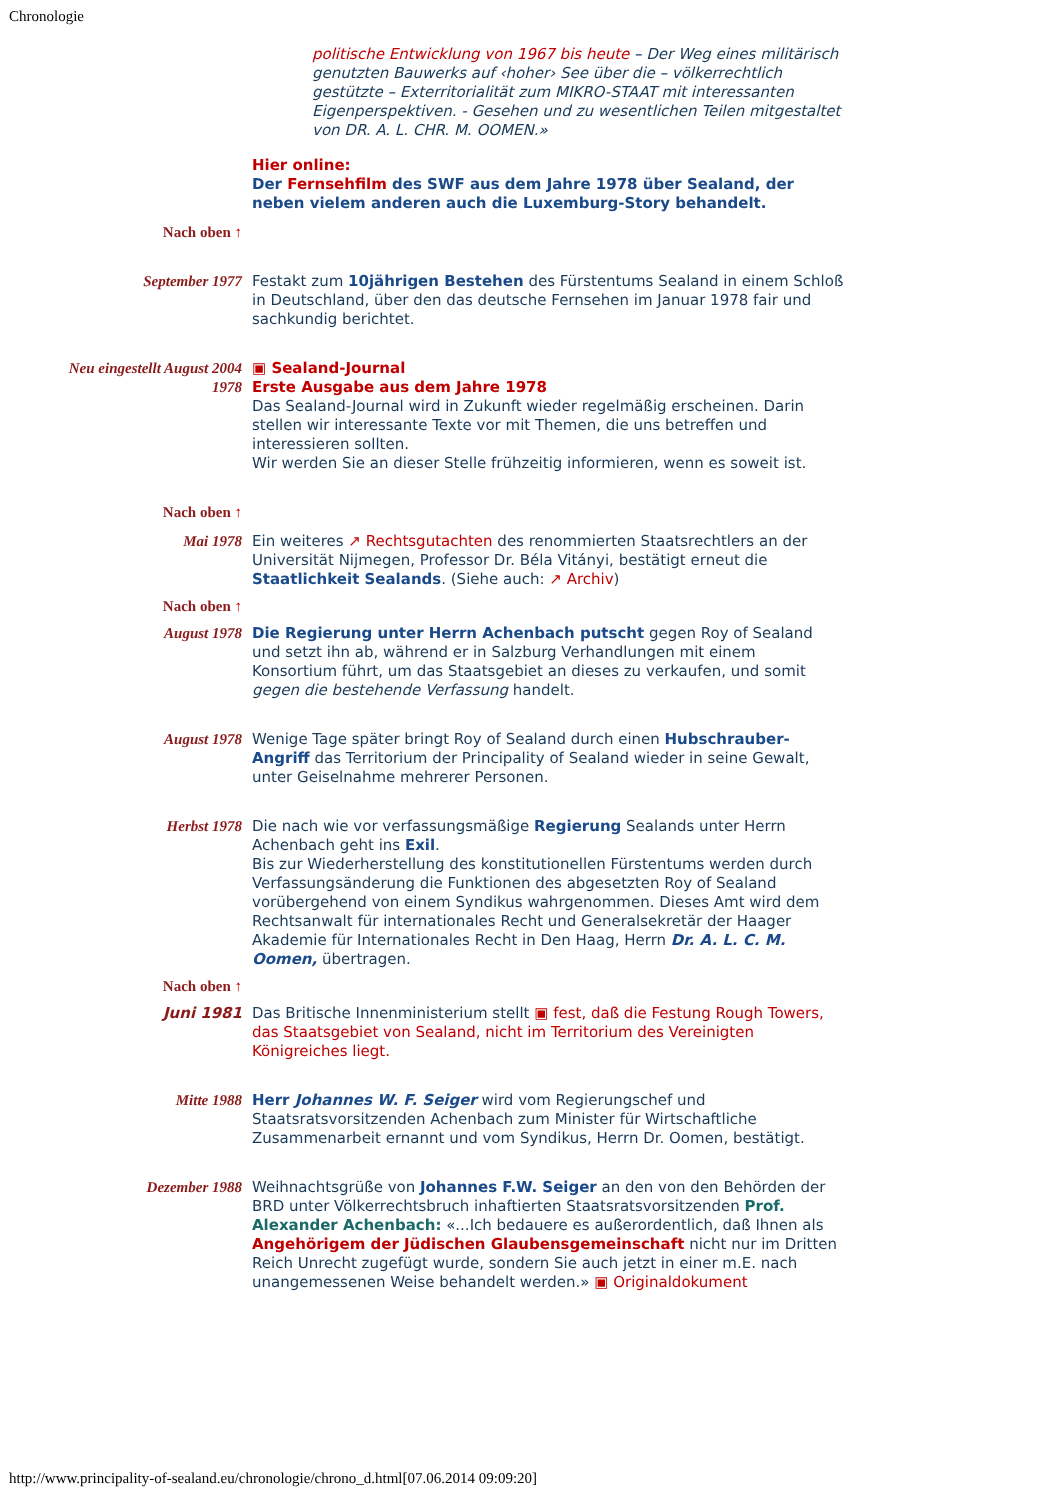Chronologie
| | politische Entwicklung von 1967 bis heute – Der Weg eines militärisch genutzten Bauwerks auf ‹hoher› See über die – völkerrechtlich gestützte – Exterritorialität zum MIKRO-STAAT mit interessanten Eigenperspektiven. - Gesehen und zu wesentlichen Teilen mitgestaltet von DR. A. L. CHR. M. OOMEN.» |
| | Hier online: Der Fernsehfilm des SWF aus dem Jahre 1978 über Sealand, der neben vielem anderen auch die Luxemburg-Story behandelt. |
| Nach oben ↑ | |
| September 1977 | Festakt zum 10jährigen Bestehen des Fürstentums Sealand in einem Schloß in Deutschland, über den das deutsche Fernsehen im Januar 1978 fair und sachkundig berichtet. |
| Neu eingestellt August 2004 1978 | ▣ Sealand-Journal Erste Ausgabe aus dem Jahre 1978 Das Sealand-Journal wird in Zukunft wieder regelmäßig erscheinen. Darin stellen wir interessante Texte vor mit Themen, die uns betreffen und interessieren sollten. Wir werden Sie an dieser Stelle frühzeitig informieren, wenn es soweit ist. |
| Nach oben ↑ | |
| Mai 1978 | Ein weiteres ↗ Rechtsgutachten des renommierten Staatsrechtlers an der Universität Nijmegen, Professor Dr. Béla Vitányi, bestätigt erneut die Staatlichkeit Sealands . (Siehe auch: ↗ Archiv ) |
| Nach oben ↑ | |
| August 1978 | Die Regierung unter Herrn Achenbach putscht gegen Roy of Sealand und setzt ihn ab, während er in Salzburg Verhandlungen mit einem Konsortium führt, um das Staatsgebiet an dieses zu verkaufen, und somit gegen die bestehende Verfassung handelt. |
| August 1978 | Wenige Tage später bringt Roy of Sealand durch einen Hubschrauber-Angriff das Territorium der Principality of Sealand wieder in seine Gewalt, unter Geiselnahme mehrerer Personen. |
| Herbst 1978 | Die nach wie vor verfassungsmäßige Regierung Sealands unter Herrn Achenbach geht ins Exil . Bis zur Wiederherstellung des konstitutionellen Fürstentums werden durch Verfassungsänderung die Funktionen des abgesetzten Roy of Sealand vorübergehend von einem Syndikus wahrgenommen. Dieses Amt wird dem Rechtsanwalt für internationales Recht und Generalsekretär der Haager Akademie für Internationales Recht in Den Haag, Herrn Dr. A. L. C. M. Oomen, übertragen. |
| Nach oben ↑ | |
| Juni 1981 | Das Britische Innenministerium stellt ▣ fest, daß die Festung Rough Towers, das Staatsgebiet von Sealand, nicht im Territorium des Vereinigten Königreiches liegt. |
| Mitte 1988 | Herr Johannes W. F. Seiger wird vom Regierungschef und Staatsratsvorsitzenden Achenbach zum Minister für Wirtschaftliche Zusammenarbeit ernannt und vom Syndikus, Herrn Dr. Oomen, bestätigt. |
| Dezember 1988 | Weihnachtsgrüße von Johannes F.W. Seiger an den von den Behörden der BRD unter Völkerrechtsbruch inhaftierten Staatsratsvorsitzenden Prof. Alexander Achenbach: «...Ich bedauere es außerordentlich, daß Ihnen als Angehörigem der Jüdischen Glaubensgemeinschaft nicht nur im Dritten Reich Unrecht zugefügt wurde, sondern Sie auch jetzt in einer m.E. nach unangemessenen Weise behandelt werden.» ▣ Originaldokument |
http://www.principality-of-sealand.eu/chronologie/chrono_d.html[07.06.2014 09:09:20]